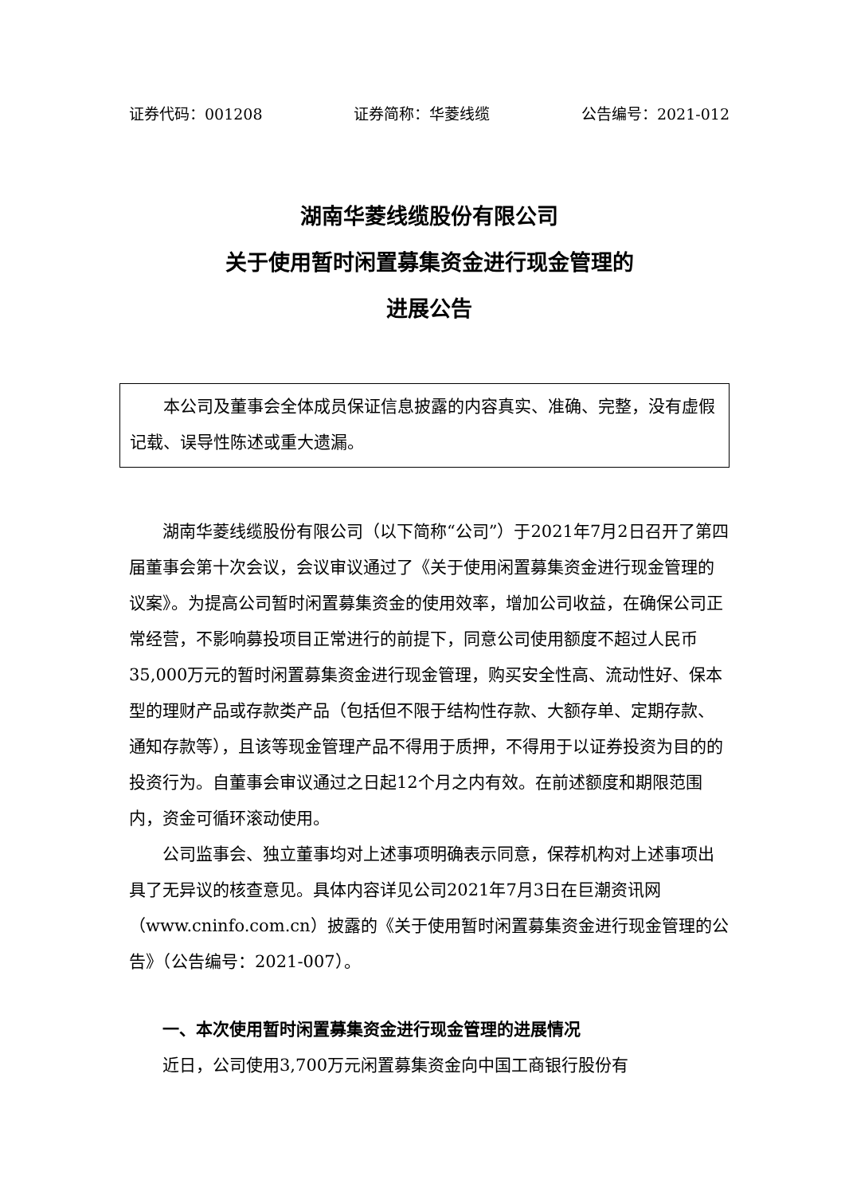证券代码：001208 证券简称：华菱线缆 公告编号：2021-012
湖南华菱线缆股份有限公司
关于使用暂时闲置募集资金进行现金管理的
进展公告
本公司及董事会全体成员保证信息披露的内容真实、准确、完整，没有虚假记载、误导性陈述或重大遗漏。
湖南华菱线缆股份有限公司（以下简称“公司”）于2021年7月2日召开了第四届董事会第十次会议，会议审议通过了《关于使用闲置募集资金进行现金管理的议案》。为提高公司暂时闲置募集资金的使用效率，增加公司收益，在确保公司正常经营，不影响募投项目正常进行的前提下，同意公司使用额度不超过人民币35,000万元的暂时闲置募集资金进行现金管理，购买安全性高、流动性好、保本型的理财产品或存款类产品（包括但不限于结构性存款、大额存单、定期存款、通知存款等），且该等现金管理产品不得用于质押，不得用于以证券投资为目的的投资行为。自董事会审议通过之日起12个月之内有效。在前述额度和期限范围内，资金可循环滚动使用。
公司监事会、独立董事均对上述事项明确表示同意，保荐机构对上述事项出具了无异议的核查意见。具体内容详见公司2021年7月3日在巨潮资讯网（www.cninfo.com.cn）披露的《关于使用暂时闲置募集资金进行现金管理的公告》（公告编号：2021-007）。
一、本次使用暂时闲置募集资金进行现金管理的进展情况
近日，公司使用3,700万元闲置募集资金向中国工商银行股份有